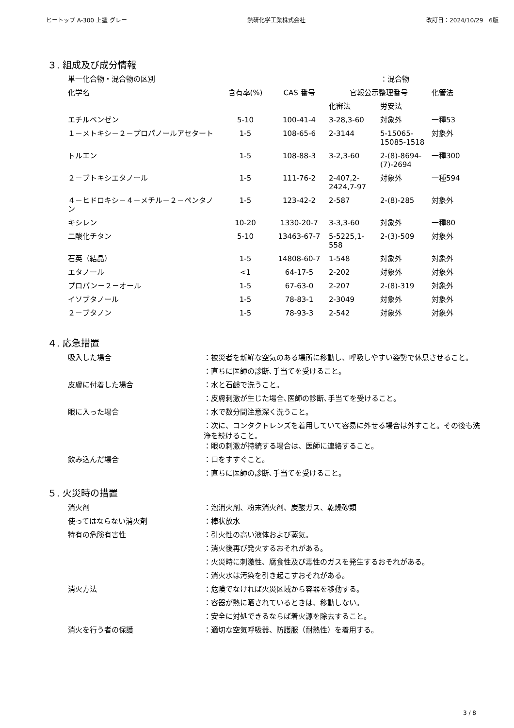ヒートップ A-300 上塗 グレー 熱研化学工業株式会社 改訂日：2024/10/29　6版
３. 組成及び成分情報
| 単一化合物・混合物の区別 | | | | ：混合物 | |
| 化学名 | 含有率(%) | CAS 番号 | 官報公示整理番号 | | 化管法 |
| | | | 化審法 | 労安法 | |
| エチルベンゼン | 5-10 | 100-41-4 | 3-28,3-60 | 対象外 | 一種53 |
| １－メトキシ－２－プロパノールアセタート | 1-5 | 108-65-6 | 2-3144 | 5-15065-15085-1518 | 対象外 |
| トルエン | 1-5 | 108-88-3 | 3-2,3-60 | 2-(8)-8694-(7)-2694 | 一種300 |
| ２－ブトキシエタノール | 1-5 | 111-76-2 | 2-407,2-2424,7-97 | 対象外 | 一種594 |
| ４－ヒドロキシ－４－メチル－２－ペンタノン | 1-5 | 123-42-2 | 2-587 | 2-(8)-285 | 対象外 |
| キシレン | 10-20 | 1330-20-7 | 3-3,3-60 | 対象外 | 一種80 |
| 二酸化チタン | 5-10 | 13463-67-7 | 5-5225,1-558 | 2-(3)-509 | 対象外 |
| 石英（結晶） | 1-5 | 14808-60-7 | 1-548 | 対象外 | 対象外 |
| エタノール | <1 | 64-17-5 | 2-202 | 対象外 | 対象外 |
| プロパン－２－オール | 1-5 | 67-63-0 | 2-207 | 2-(8)-319 | 対象外 |
| イソブタノール | 1-5 | 78-83-1 | 2-3049 | 対象外 | 対象外 |
| ２－ブタノン | 1-5 | 78-93-3 | 2-542 | 対象外 | 対象外 |
４. 応急措置
吸入した場合 ：被災者を新鮮な空気のある場所に移動し、呼吸しやすい姿勢で休息させること。
：直ちに医師の診断､手当てを受けること。
皮膚に付着した場合 ：水と石鹸で洗うこと。
：皮膚刺激が生じた場合､医師の診断､手当てを受けること。
眼に入った場合 ：水で数分間注意深く洗うこと。
：次に、コンタクトレンズを着用していて容易に外せる場合は外すこと。その後も洗浄を続けること。
：眼の刺激が持続する場合は、医師に連絡すること。
飲み込んだ場合 ：口をすすぐこと。
：直ちに医師の診断､手当てを受けること。
５. 火災時の措置
消火剤 ：泡消火剤、粉末消火剤、炭酸ガス、乾燥砂類
使ってはならない消火剤 ：棒状放水
特有の危険有害性 ：引火性の高い液体および蒸気。
：消火後再び発火するおそれがある。
：火災時に刺激性、腐食性及び毒性のガスを発生するおそれがある。
：消火水は汚染を引き起こすおそれがある。
消火方法 ：危険でなければ火災区域から容器を移動する。
：容器が熱に晒されているときは、移動しない。
：安全に対処できるならば着火源を除去すること。
消火を行う者の保護 ：適切な空気呼吸器、防護服（耐熱性）を着用する。
3 / 8